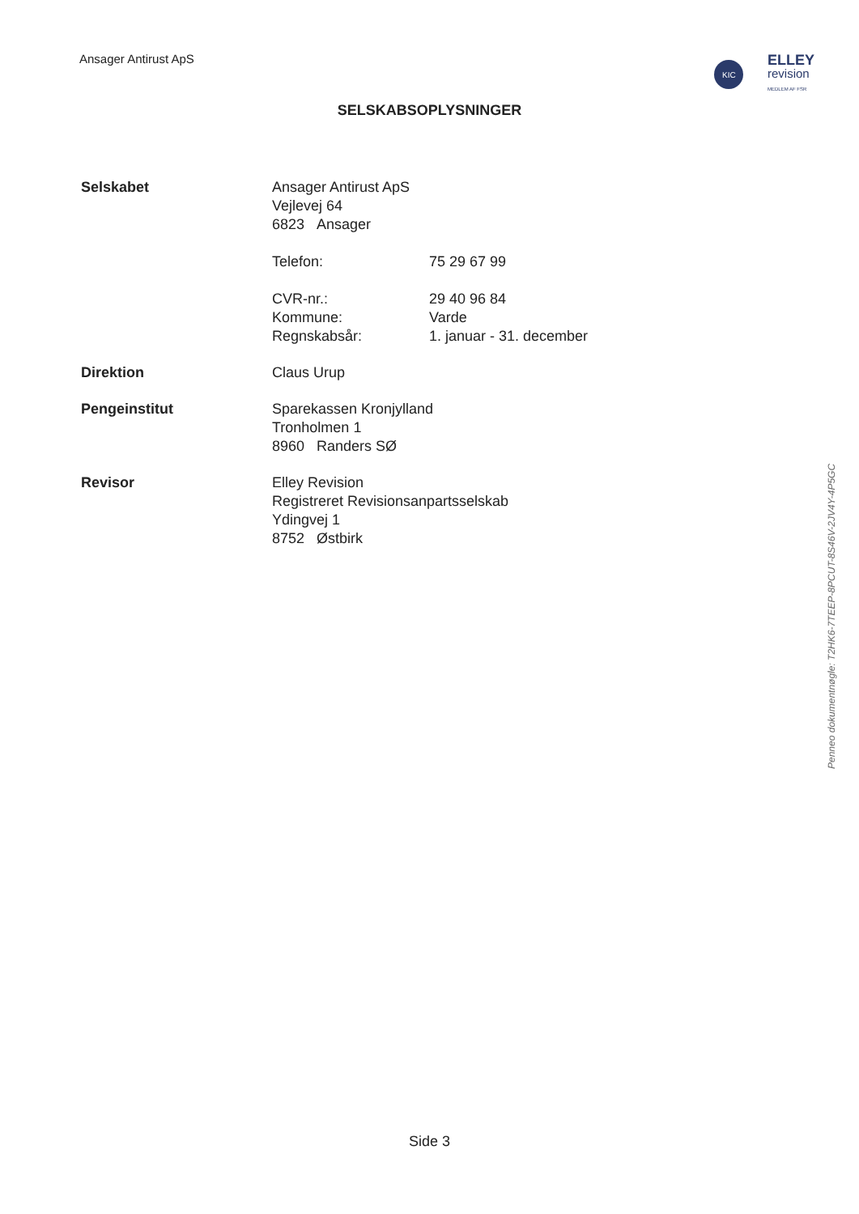Ansager Antirust ApS
KIC
ELLEY
revision
MEDLEM AF FSR
SELSKABSOPLYSNINGER
Selskabet Ansager Antirust ApS
Vejlevej 64
6823 Ansager
Telefon: 75 29 67 99
CVR-nr.: 29 40 96 84
Kommune: Varde
Regnskabsår: 1. januar - 31. december
Direktion Claus Urup
Pengeinstitut Sparekassen Kronjylland
Tronholmen 1
8960 Randers SØ
Revisor Elley Revision
Registreret Revisionsanpartsselskab
Ydingvej 1
8752 Østbirk
Penneo dokumentnøgle: T2HK6-7TEEP-8PCUT-8S46V-2JV4Y-4P5GC
Side 3